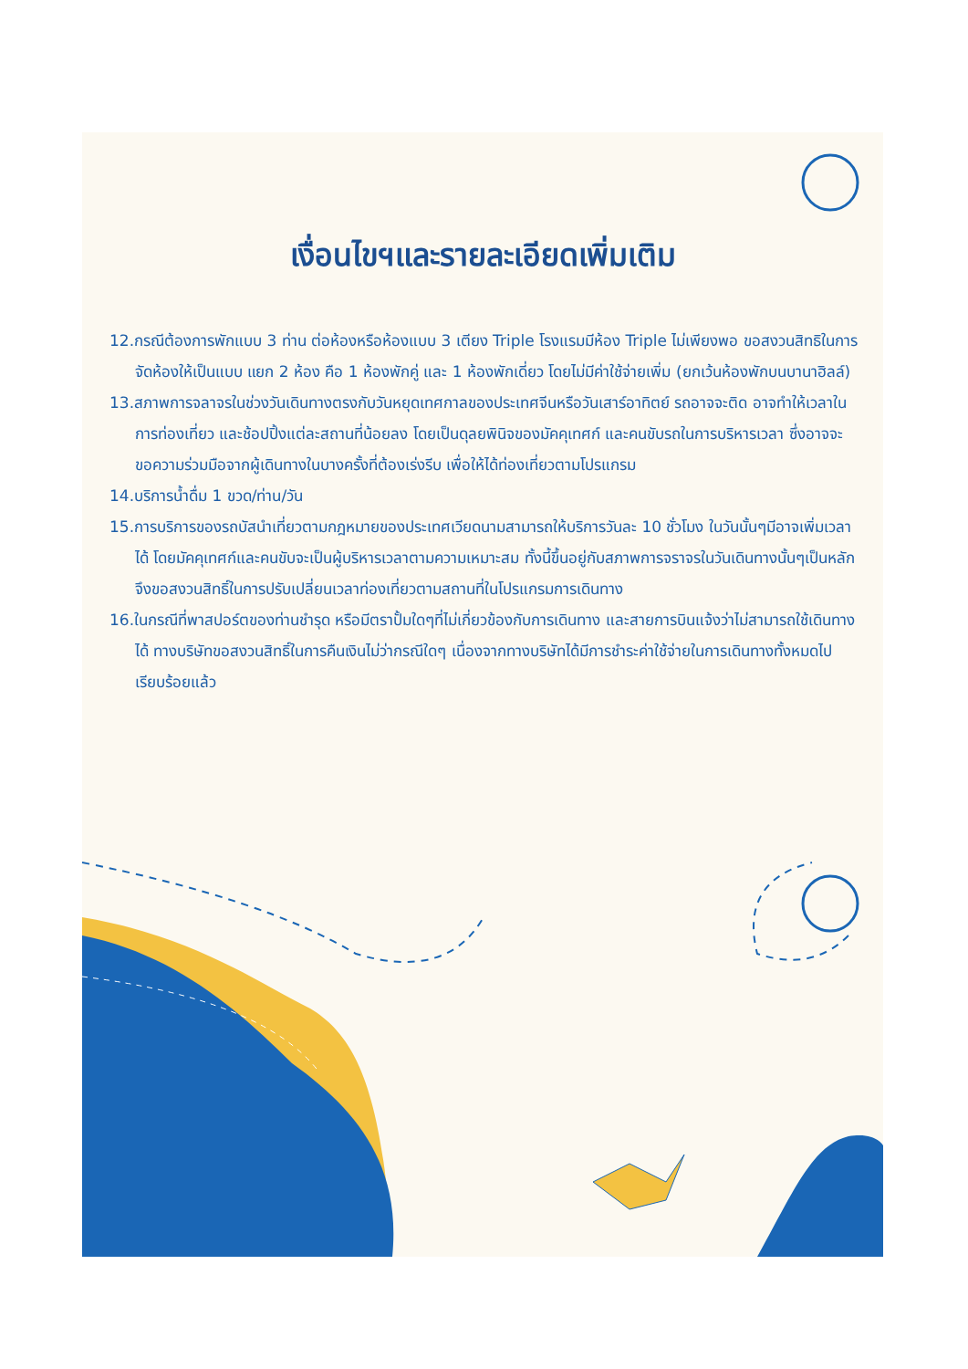เงื่อนไขฯและรายละเอียดเพิ่มเติม
12.กรณีต้องการพักแบบ 3 ท่าน ต่อห้องหรือห้องแบบ 3 เตียง Triple โรงแรมมีห้อง Triple ไม่เพียงพอ ขอสงวนสิทธิในการจัดห้องให้เป็นแบบ แยก 2 ห้อง คือ 1 ห้องพักคู่ และ 1 ห้องพักเดี่ยว โดยไม่มีค่าใช้จ่ายเพิ่ม (ยกเว้นห้องพักบนบานาฮิลล์)
13.สภาพการจลาจรในช่วงวันเดินทางตรงกับวันหยุดเทศกาลของประเทศจีนหรือวันเสาร์อาทิตย์ รถอาจจะติด อาจทำให้เวลาในการท่องเที่ยว และช้อปปิ้งแต่ละสถานที่น้อยลง โดยเป็นดุลยพินิจของมัคคุเทศก์ และคนขับรถในการบริหารเวลา ซึ่งอาจจะขอความร่วมมือจากผู้เดินทางในบางครั้งที่ต้องเร่งรีบ เพื่อให้ได้ท่องเที่ยวตามโปรแกรม
14.บริการน้ำดื่ม 1 ขวด/ท่าน/วัน
15.การบริการของรถบัสนำเที่ยวตามกฎหมายของประเทศเวียดนามสามารถให้บริการวันละ 10 ชั่วโมง ในวันนั้นๆมีอาจเพิ่มเวลาได้ โดยมัคคุเทศก์และคนขับจะเป็นผู้บริหารเวลาตามความเหมาะสม ทั้งนี้ขึ้นอยู่กับสภาพการจราจรในวันเดินทางนั้นๆเป็นหลัก จึงขอสงวนสิทธิ์ในการปรับเปลี่ยนเวลาท่องเที่ยวตามสถานที่ในโปรแกรมการเดินทาง
16.ในกรณีที่พาสปอร์ตของท่านชำรุด หรือมีตราปั้มใดๆที่ไม่เกี่ยวข้องกับการเดินทาง และสายการบินแจ้งว่าไม่สามารถใช้เดินทางได้ ทางบริษัทขอสงวนสิทธิ์ในการคืนเงินไม่ว่ากรณีใดๆ เนื่องจากทางบริษัทได้มีการชำระค่าใช้จ่ายในการเดินทางทั้งหมดไปเรียบร้อยแล้ว